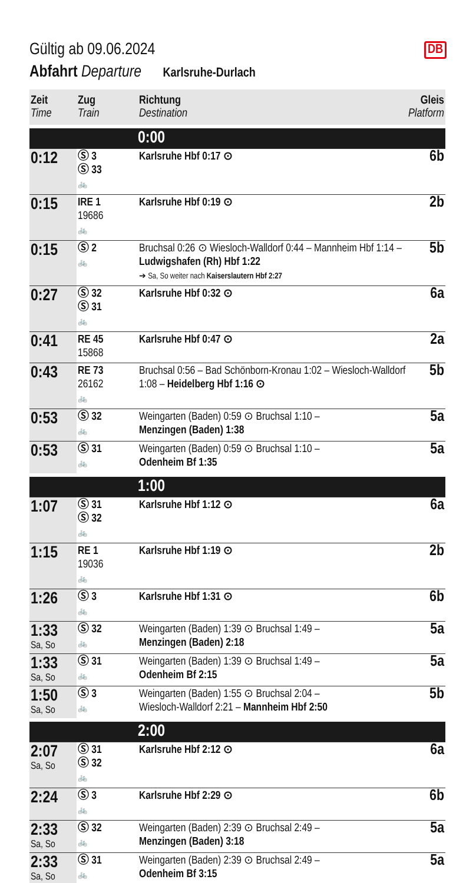DB
Gültig ab 09.06.2024
Abfahrt Departure Karlsruhe-Durlach
| Zeit Time | Zug Train | Richtung Destination | Gleis Platform |
| --- | --- | --- | --- |
| | | 0:00 | |
| 0:12 | Ⓢ 3 Ⓢ 33 🚲 | Karlsruhe Hbf 0:17 ⊙ | 6b |
| 0:15 | IRE 1 19686 🚲 | Karlsruhe Hbf 0:19 ⊙ | 2b |
| 0:15 | Ⓢ 2 🚲 | Bruchsal 0:26 ⊙ Wiesloch-Walldorf 0:44 – Mannheim Hbf 1:14 – Ludwigshafen (Rh) Hbf 1:22 ➔ Sa, So weiter nach Kaiserslautern Hbf 2:27 | 5b |
| 0:27 | Ⓢ 32 Ⓢ 31 🚲 | Karlsruhe Hbf 0:32 ⊙ | 6a |
| 0:41 | RE 45 15868 | Karlsruhe Hbf 0:47 ⊙ | 2a |
| 0:43 | RE 73 26162 🚲 | Bruchsal 0:56 – Bad Schönborn-Kronau 1:02 – Wiesloch-Walldorf 1:08 – Heidelberg Hbf 1:16 ⊙ | 5b |
| 0:53 | Ⓢ 32 🚲 | Weingarten (Baden) 0:59 ⊙ Bruchsal 1:10 – Menzingen (Baden) 1:38 | 5a |
| 0:53 | Ⓢ 31 🚲 | Weingarten (Baden) 0:59 ⊙ Bruchsal 1:10 – Odenheim Bf 1:35 | 5a |
| | | 1:00 | |
| 1:07 | Ⓢ 31 Ⓢ 32 🚲 | Karlsruhe Hbf 1:12 ⊙ | 6a |
| 1:15 | RE 1 19036 🚲 | Karlsruhe Hbf 1:19 ⊙ | 2b |
| 1:26 | Ⓢ 3 🚲 | Karlsruhe Hbf 1:31 ⊙ | 6b |
| 1:33 Sa, So | Ⓢ 32 🚲 | Weingarten (Baden) 1:39 ⊙ Bruchsal 1:49 – Menzingen (Baden) 2:18 | 5a |
| 1:33 Sa, So | Ⓢ 31 🚲 | Weingarten (Baden) 1:39 ⊙ Bruchsal 1:49 – Odenheim Bf 2:15 | 5a |
| 1:50 Sa, So | Ⓢ 3 🚲 | Weingarten (Baden) 1:55 ⊙ Bruchsal 2:04 – Wiesloch-Walldorf 2:21 – Mannheim Hbf 2:50 | 5b |
| | | 2:00 | |
| 2:07 Sa, So | Ⓢ 31 Ⓢ 32 🚲 | Karlsruhe Hbf 2:12 ⊙ | 6a |
| 2:24 | Ⓢ 3 🚲 | Karlsruhe Hbf 2:29 ⊙ | 6b |
| 2:33 Sa, So | Ⓢ 32 🚲 | Weingarten (Baden) 2:39 ⊙ Bruchsal 2:49 – Menzingen (Baden) 3:18 | 5a |
| 2:33 Sa, So | Ⓢ 31 🚲 | Weingarten (Baden) 2:39 ⊙ Bruchsal 2:49 – Odenheim Bf 3:15 | 5a |